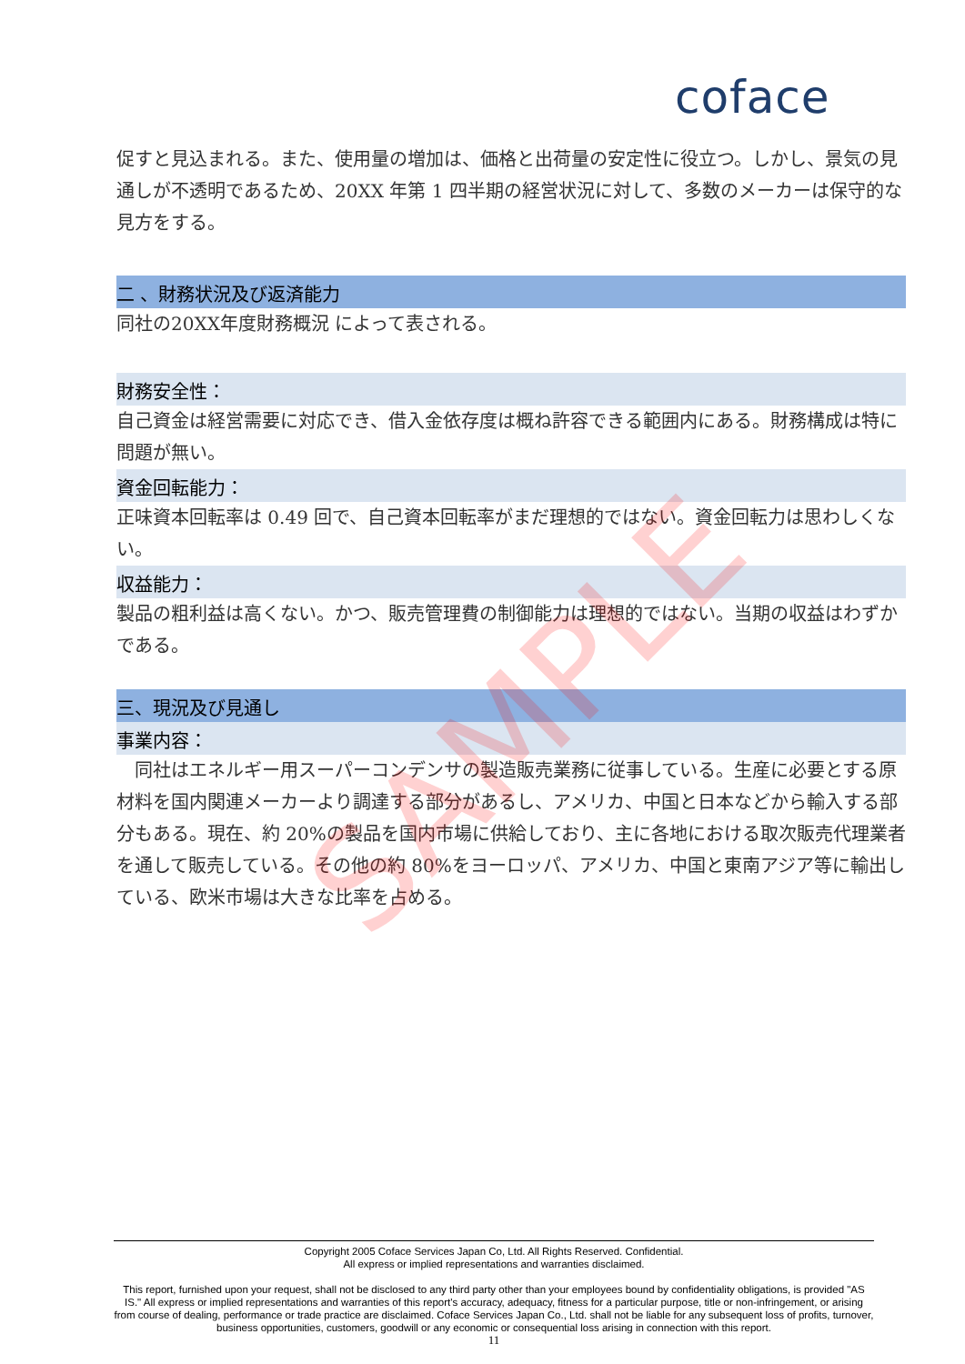coface
促すと見込まれる。また、使用量の増加は、価格と出荷量の安定性に役立つ。しかし、景気の見通しが不透明であるため、20XX 年第 1 四半期の経営状況に対して、多数のメーカーは保守的な見方をする。
二 、財務状況及び返済能力
同社の20XX年度財務概況 によって表される。
財務安全性：
自己資金は経営需要に対応でき、借入金依存度は概ね許容できる範囲内にある。財務構成は特に問題が無い。
資金回転能力：
正味資本回転率は 0.49 回で、自己資本回転率がまだ理想的ではない。資金回転力は思わしくない。
収益能力：
製品の粗利益は高くない。かつ、販売管理費の制御能力は理想的ではない。当期の収益はわずかである。
三、現況及び見通し
事業内容：
　同社はエネルギー用スーパーコンデンサの製造販売業務に従事している。生産に必要とする原材料を国内関連メーカーより調達する部分があるし、アメリカ、中国と日本などから輸入する部分もある。現在、約 20%の製品を国内市場に供給しており、主に各地における取次販売代理業者を通して販売している。その他の約 80%をヨーロッパ、アメリカ、中国と東南アジア等に輸出している、欧米市場は大きな比率を占める。
SAMPLE
Copyright 2005 Coface Services Japan Co, Ltd. All Rights Reserved. Confidential.
All express or implied representations and warranties disclaimed.
This report, furnished upon your request, shall not be disclosed to any third party other than your employees bound by confidentiality obligations, is provided "AS IS." All express or implied representations and warranties of this report's accuracy, adequacy, fitness for a particular purpose, title or non-infringement, or arising from course of dealing, performance or trade practice are disclaimed. Coface Services Japan Co., Ltd. shall not be liable for any subsequent loss of profits, turnover, business opportunities, customers, goodwill or any economic or consequential loss arising in connection with this report.
11